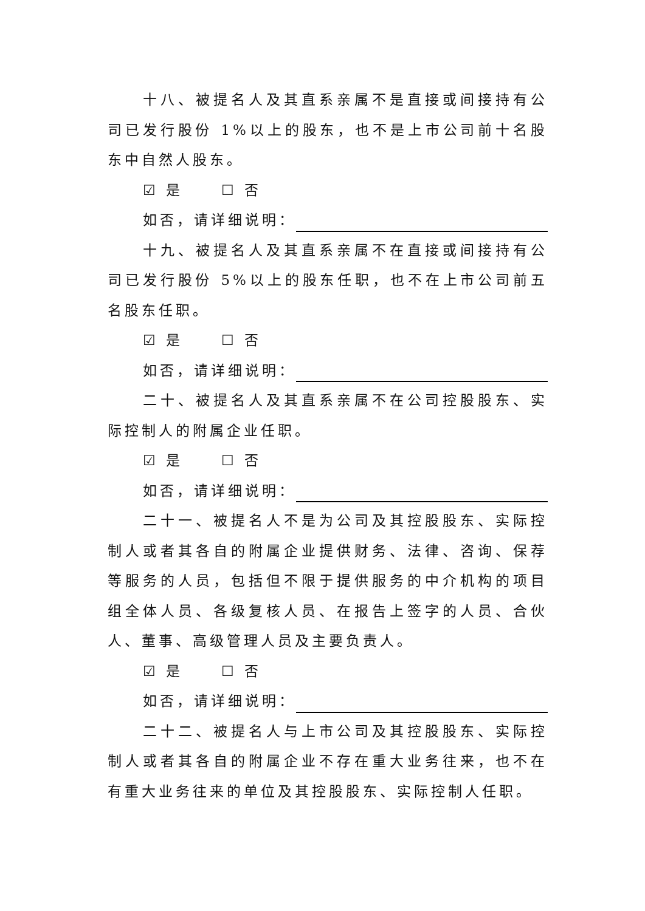十八、被提名人及其直系亲属不是直接或间接持有公司已发行股份 1%以上的股东，也不是上市公司前十名股东中自然人股东。
☑ 是 ☐ 否
如否，请详细说明：
十九、被提名人及其直系亲属不在直接或间接持有公司已发行股份 5%以上的股东任职，也不在上市公司前五名股东任职。
☑ 是 ☐ 否
如否，请详细说明：
二十、被提名人及其直系亲属不在公司控股股东、实际控制人的附属企业任职。
☑ 是 ☐ 否
如否，请详细说明：
二十一、被提名人不是为公司及其控股股东、实际控制人或者其各自的附属企业提供财务、法律、咨询、保荐等服务的人员，包括但不限于提供服务的中介机构的项目组全体人员、各级复核人员、在报告上签字的人员、合伙人、董事、高级管理人员及主要负责人。
☑ 是 ☐ 否
如否，请详细说明：
二十二、被提名人与上市公司及其控股股东、实际控制人或者其各自的附属企业不存在重大业务往来，也不在有重大业务往来的单位及其控股股东、实际控制人任职。